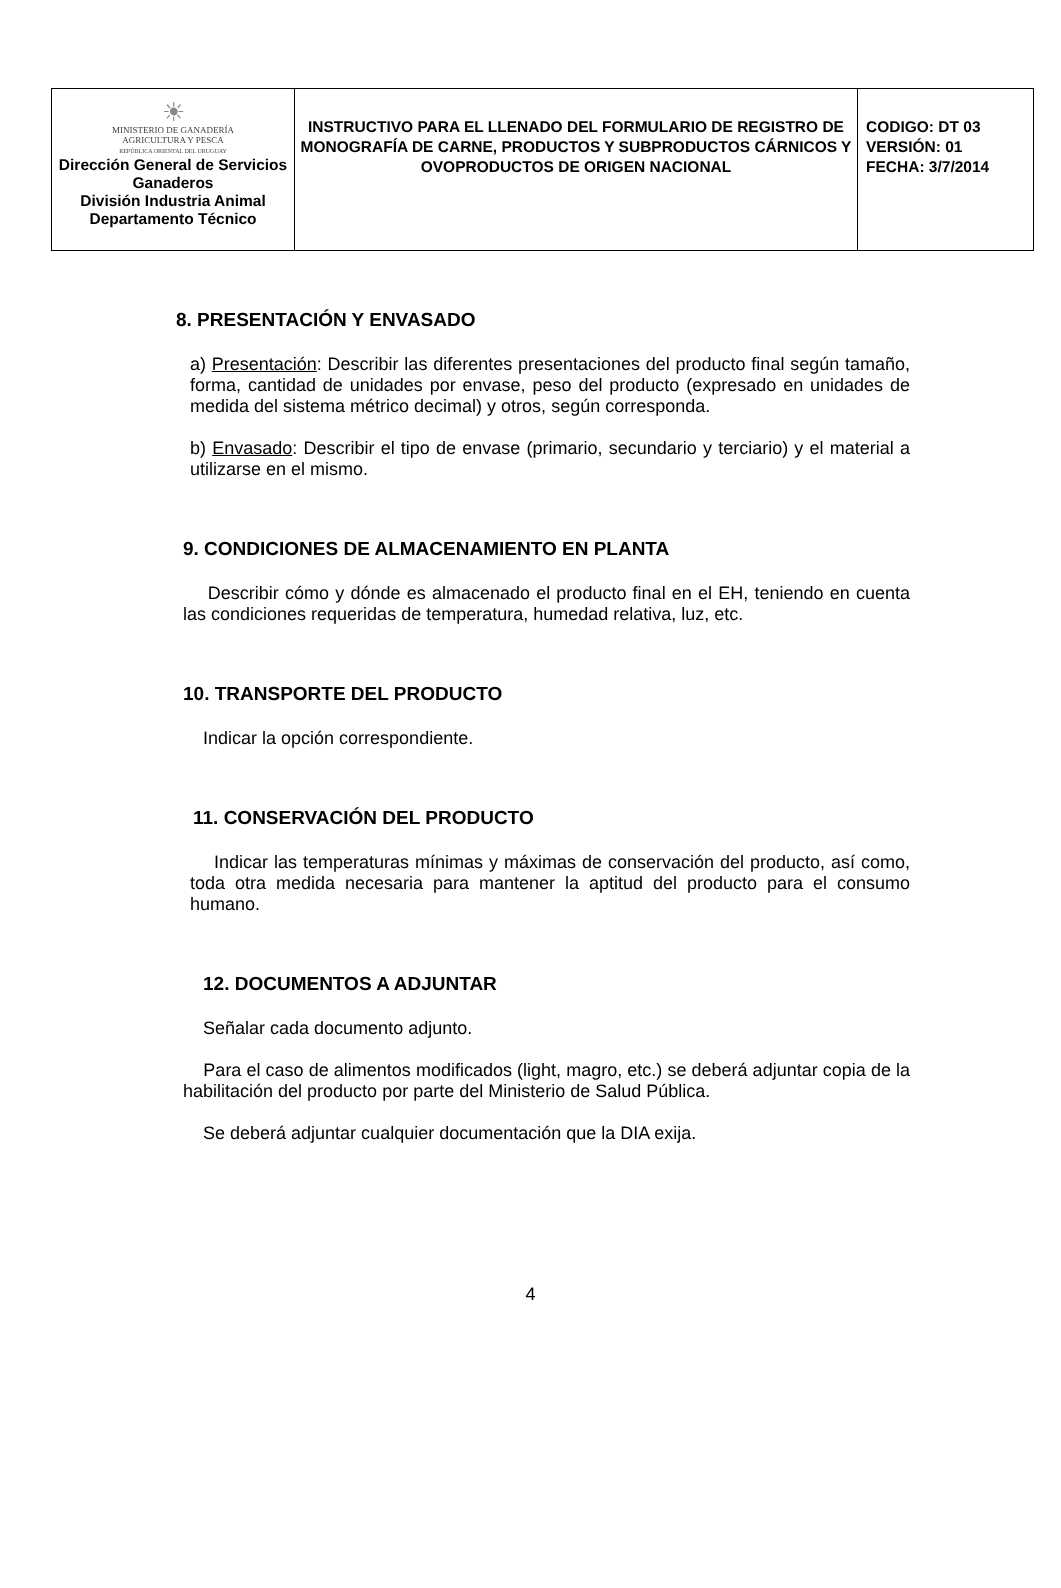| ☀ MINISTERIO DE GANADERÍA AGRICULTURA Y PESCA REPÚBLICA ORIENTAL DEL URUGUAY Dirección General de Servicios Ganaderos División Industria Animal Departamento Técnico | INSTRUCTIVO PARA EL LLENADO DEL FORMULARIO DE REGISTRO DE MONOGRAFÍA DE CARNE, PRODUCTOS Y SUBPRODUCTOS CÁRNICOS Y OVOPRODUCTOS DE ORIGEN NACIONAL | CODIGO: DT 03 VERSIÓN: 01 FECHA: 3/7/2014 |
8. PRESENTACIÓN Y ENVASADO
a) Presentación: Describir las diferentes presentaciones del producto final según tamaño, forma, cantidad de unidades por envase, peso del producto (expresado en unidades de medida del sistema métrico decimal) y otros, según corresponda.
b) Envasado: Describir el tipo de envase (primario, secundario y terciario) y el material a utilizarse en el mismo.
9. CONDICIONES DE ALMACENAMIENTO EN PLANTA
Describir cómo y dónde es almacenado el producto final en el EH, teniendo en cuenta las condiciones requeridas de temperatura, humedad relativa, luz, etc.
10. TRANSPORTE DEL PRODUCTO
Indicar la opción correspondiente.
11. CONSERVACIÓN DEL PRODUCTO
Indicar las temperaturas mínimas y máximas de conservación del producto, así como, toda otra medida necesaria para mantener la aptitud del producto para el consumo humano.
12. DOCUMENTOS A ADJUNTAR
Señalar cada documento adjunto.
Para el caso de alimentos modificados (light, magro, etc.) se deberá adjuntar copia de la habilitación del producto por parte del Ministerio de Salud Pública.
Se deberá adjuntar cualquier documentación que la DIA exija.
4